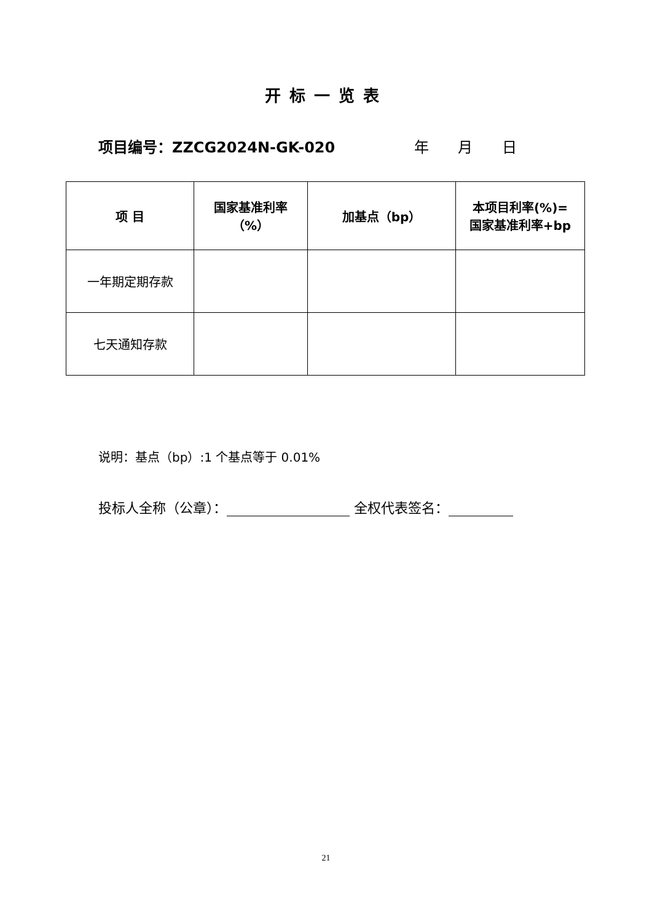开标一览表
项目编号：ZZCG2024N-GK-020 年 月 日
| 项 目 | 国家基准利率 （%） | 加基点（bp） | 本项目利率(%)= 国家基准利率+bp |
| --- | --- | --- | --- |
| 一年期定期存款 | | | |
| 七天通知存款 | | | |
说明：基点（bp）:1 个基点等于 0.01%
投标人全称（公章）： 全权代表签名：
21